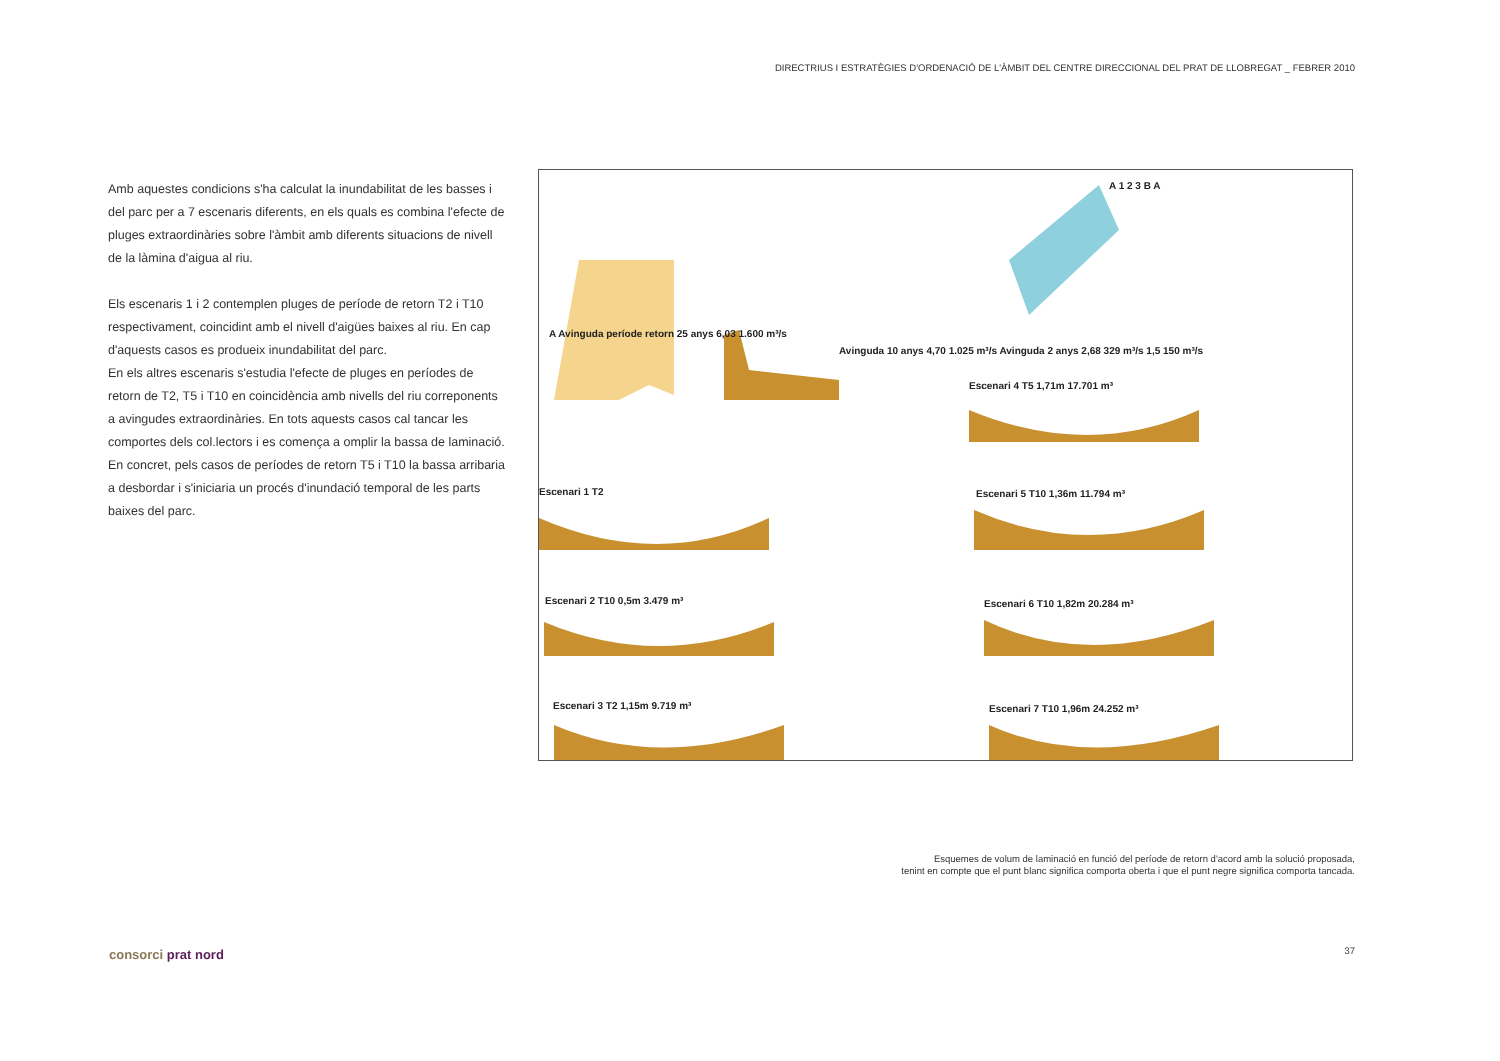DIRECTRIUS I ESTRATÈGIES D'ORDENACIÓ DE L'ÀMBIT DEL CENTRE DIRECCIONAL DEL PRAT DE LLOBREGAT _ FEBRER 2010
Amb aquestes condicions s'ha calculat la inundabilitat de les basses i del parc per a 7 escenaris diferents, en els quals es combina l'efecte de pluges extraordinàries sobre l'àmbit amb diferents situacions de nivell de la làmina d'aigua al riu.
Els escenaris 1 i 2 contemplen pluges de període de retorn T2 i T10 respectivament, coincidint amb el nivell d'aigües baixes al riu. En cap d'aquests casos es produeix inundabilitat del parc.
En els altres escenaris s'estudia l'efecte de pluges en períodes de retorn de T2, T5 i T10 en coincidència amb nivells del riu correponents a avingudes extraordinàries. En tots aquests casos cal tancar les comportes dels col.lectors i es comença a omplir la bassa de laminació. En concret, pels casos de períodes de retorn T5 i T10 la bassa arribaria a desbordar i s'iniciaria un procés d'inundació temporal de les parts baixes del parc.
A Avinguda període retorn 25 anys 6,03 1.600 m³/s
Avinguda 10 anys 4,70 1.025 m³/s Avinguda 2 anys 2,68 329 m³/s 1,5 150 m³/s
A 1 2 3 B A
Escenari 1 T2
Escenari 2 T10 0,5m 3.479 m³
Escenari 3 T2 1,15m 9.719 m³
Escenari 4 T5 1,71m 17.701 m³
Escenari 5 T10 1,36m 11.794 m³
Escenari 6 T10 1,82m 20.284 m³
Escenari 7 T10 1,96m 24.252 m³
Esquemes de volum de laminació en funció del període de retorn d'acord amb la solució proposada,
tenint en compte que el punt blanc significa comporta oberta i que el punt negre significa comporta tancada.
consorci prat nord 37